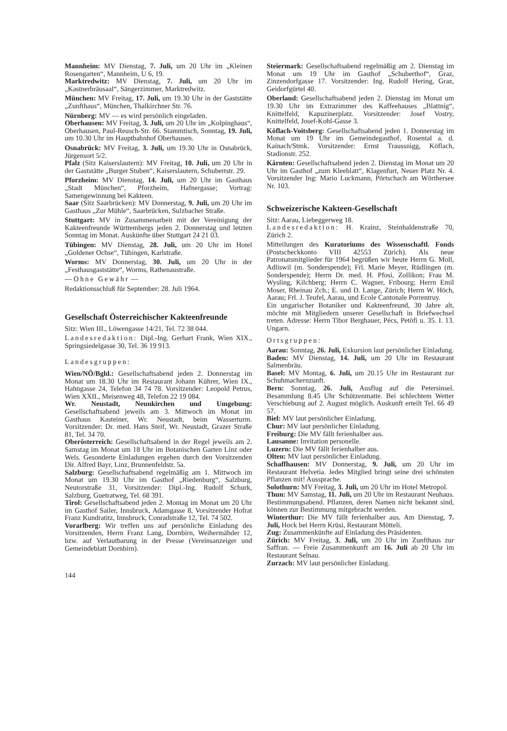Mannheim: MV Dienstag, 7. Juli, um 20 Uhr im „Kleinen Rosengarten“, Mannheim, U 6, 19.
Marktredwitz: MV Dienstag, 7. Juli, um 20 Uhr im „Kastnerbräusaal“, Sängerzimmer, Marktredwitz.
München: MV Freitag, 17. Juli, um 19.30 Uhr in der Gaststätte „Zunfthaus“, München, Thalkirchner Str. 76.
Nürnberg: MV — es wird persönlich eingeladen.
Oberhausen: MV Freitag, 3. Juli, um 20 Uhr im „Kolpinghaus“, Oberhausen, Paul-Reusch-Str. 66. Stammtisch, Sonntag, 19. Juli, um 10.30 Uhr im Hauptbahnhof Oberhausen.
Osnabrück: MV Freitag, 3. Juli, um 19.30 Uhr in Osnabrück, Jürgensort 5/2.
Pfalz (Sitz Kaiserslautern): MV Freitag, 10. Juli, um 20 Uhr in der Gaststätte „Burger Stuben“, Kaiserslautern, Schubertstr. 29.
Pforzheim: MV Dienstag, 14. Juli, um 20 Uhr im Gasthaus „Stadt München“, Pforzheim, Hafnergasse; Vortrag: Samengewinnung bei Kakteen.
Saar (Sitz Saarbrücken): MV Donnerstag, 9. Juli, um 20 Uhr im Gasthaus „Zur Mühle“, Saarbrücken, Sulzbacher Straße.
Stuttgart: MV in Zusammenarbeit mit der Vereinigung der Kakteenfreunde Württembergs jeden 2. Donnerstag und letzten Sonntag im Monat. Auskünfte über Stuttgart 24 21 03.
Tübingen: MV Dienstag, 28. Juli, um 20 Uhr im Hotel „Goldener Ochse“, Tübingen, Karlstraße.
Worms: MV Donnerstag, 30. Juli, um 20 Uhr in der „Festhausgaststätte“, Worms, Rathenaustraße.
— Ohne Gewähr —
Redaktionsschluß für September: 28. Juli 1964.
Gesellschaft Österreichischer Kakteenfreunde
Sitz: Wien III., Löwengasse 14/21, Tel. 72 38 044.
Landesredaktion: Dipl.-Ing. Gerhart Frank, Wien XIX., Springsiedelgasse 30, Tel. 36 19 913.
Landesgruppen:
Wien/NÖ/Bgld.: Gesellschaftsabend jeden 2. Donnerstag im Monat um 18.30 Uhr im Restaurant Johann Kührer, Wien IX., Hahngasse 24, Telefon 34 74 78. Vorsitzender: Leopold Petrus, Wien XXII., Meisenweg 48, Telefon 22 19 084.
Wr. Neustadt, Neunkirchen und Umgebung: Gesellschaftsabend jeweils am 3. Mittwoch im Monat im Gasthaus Kasteiner, Wr. Neustadt, beim Wasserturm. Vorsitzender: Dr. med. Hans Steif, Wr. Neustadt, Grazer Straße 81, Tel. 34 70.
Oberösterreich: Gesellschaftsabend in der Regel jeweils am 2. Samstag im Monat um 18 Uhr im Botanischen Garten Linz oder Wels. Gesonderte Einladungen ergehen durch den Vorsitzenden Dir. Alfred Bayr, Linz, Brunnenfeldstr. 5a.
Salzburg: Gesellschaftsabend regelmäßig am 1. Mittwoch im Monat um 19.30 Uhr im Gasthof „Riedenburg“, Salzburg, Neutorstraße 31, Vorsitzender: Dipl.-Ing. Rudolf Schurk, Salzburg, Guetratweg, Tel. 68 391.
Tirol: Gesellschaftsabend jeden 2. Montag im Monat um 20 Uhr im Gasthof Sailer, Innsbruck, Adamgasse 8, Vorsitzender Hofrat Franz Kundratitz, Innsbruck, Conradstraße 12, Tel. 74 502.
Vorarlberg: Wir treffen uns auf persönliche Einladung des Vorsitzenden, Herrn Franz Lang, Dornbirn, Weihermähder 12, bzw. auf Verlautbarung in der Presse (Vereinsanzeiger und Gemeindeblatt Dornbirn).
144
Steiermark: Gesellschaftsabend regelmäßig am 2. Dienstag im Monat um 19 Uhr im Gasthof „Schuberthof“, Graz, Zinzendorfgasse 17. Vorsitzender: Ing. Rudolf Hering, Graz, Geidorfgürtel 40.
Oberland: Gesellschaftsabend jeden 2. Dienstag im Monat um 19.30 Uhr im Extrazimmer des Kaffeehauses „Blattnig“, Knittelfeld, Kapuzinerplatz. Vorsitzender: Josef Vostry, Knittelfeld, Josef-Kohl-Gasse 3.
Köflach-Voitsberg: Gesellschaftsabend jeden 1. Donnerstag im Monat um 19 Uhr im Gemeindegasthof, Rosental a. d. Kainach/Stmk. Vorsitzender: Ernst Traussnigg, Köflach, Stadionstr. 252.
Kärnten: Gesellschaftsabend jeden 2. Dienstag im Monat um 20 Uhr im Gasthof „zum Kleeblatt“, Klagenfurt, Neuer Platz Nr. 4. Vorsitzender Ing: Mario Luckmann, Pörtschach am Wörthersee Nr. 103.
Schweizerische Kakteen-Gesellschaft
Sitz: Aarau, Liebeggerweg 18.
Landesredaktion: H. Krainz, Steinhaldenstraße 70, Zürich 2.
Mitteilungen des Kuratoriums des Wissenschaftl. Fonds (Postscheckkonto VIII 42553 Zürich). Als neue Patronatsmitglieder für 1964 begrüßen wir heute Herrn G. Moll, Adliswil (m. Sonderspende); Frl. Marie Meyer, Rüdlingen (m. Sonderspende); Herrn Dr. med. H. Pfosi, Zollikon; Frau M. Wysling, Kilchberg; Herrn C. Wagner, Fribourg; Herrn Emil Moser, Rheinau Zch.; E. und D. Lange, Zürich; Herrn W. Höch, Aarau; Frl. J. Teufel, Aarau, und Ecole Cantonale Porrentruy.
Ein ungarischer Botaniker und Kakteenfreund, 30 Jahre alt, möchte mit Mitgliedern unserer Gesellschaft in Briefwechsel treten. Adresse: Herrn Tibor Berghauer, Pécs, Petöfi u. 35. I. 13. Ungarn.
Ortsgruppen:
Aarau: Sonntag, 26. Juli, Exkursion laut persönlicher Einladung.
Baden: MV Dienstag, 14. Juli, um 20 Uhr im Restaurant Salmenbräu.
Basel: MV Montag, 6. Juli, um 20.15 Uhr im Restaurant zur Schuhmachernzunft.
Bern: Sonntag, 26. Juli, Ausflug auf die Petersinsel. Besammlung 8.45 Uhr Schützenmatte. Bei schlechtem Wetter Verschiebung auf 2. August möglich. Auskunft erteilt Tel. 66 49 57.
Biel: MV laut persönlicher Einladung.
Chur: MV laut persönlicher Einladung.
Freiburg: Die MV fällt ferienhalber aus.
Lausanne: Invitation personelle.
Luzern: Die MV fällt ferienhalber aus.
Olten: MV laut persönlicher Einladung.
Schaffhausen: MV Donnerstag, 9. Juli, um 20 Uhr im Restaurant Helvetia. Jedes Mitglied bringt seine drei schönsten Pflanzen mit! Aussprache.
Solothurn: MV Freitag, 3. Juli, um 20 Uhr im Hotel Metropol.
Thun: MV Samstag, 11. Juli, um 20 Uhr im Restaurant Neuhaus. Bestimmungsabend. Pflanzen, deren Namen nicht bekannt sind, können zur Bestimmung mitgebracht werden.
Winterthur: Die MV fällt ferienhalber aus. Am Dienstag, 7. Juli, Hock bei Herrn Krüsi, Restaurant Mötteli.
Zug: Zusammenkünfte auf Einladung des Präsidenten.
Zürich: MV Freitag, 3. Juli, um 20 Uhr im Zunfthaus zur Saffran. — Freie Zusammenkunft am 16. Juli ab 20 Uhr im Restaurant Selnau.
Zurzach: MV laut persönlicher Einladung.